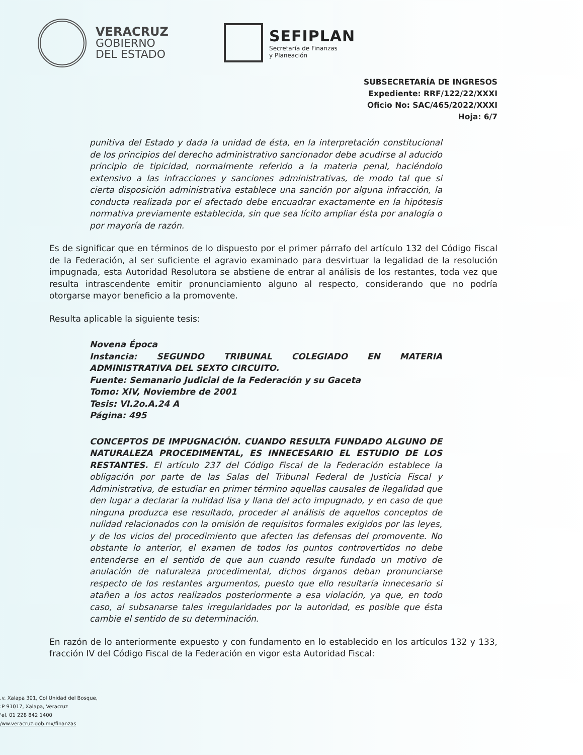VERACRUZ
GOBIERNO
DEL ESTADO
SEFIPLAN
Secretaría de Finanzas
y Planeación
SUBSECRETARÍA DE INGRESOS
Expediente: RRF/122/22/XXXI
Oficio No: SAC/465/2022/XXXI
Hoja: 6/7
punitiva del Estado y dada la unidad de ésta, en la interpretación constitucional de los principios del derecho administrativo sancionador debe acudirse al aducido principio de tipicidad, normalmente referido a la materia penal, haciéndolo extensivo a las infracciones y sanciones administrativas, de modo tal que si cierta disposición administrativa establece una sanción por alguna infracción, la conducta realizada por el afectado debe encuadrar exactamente en la hipótesis normativa previamente establecida, sin que sea lícito ampliar ésta por analogía o por mayoría de razón.
Es de significar que en términos de lo dispuesto por el primer párrafo del artículo 132 del Código Fiscal de la Federación, al ser suficiente el agravio examinado para desvirtuar la legalidad de la resolución impugnada, esta Autoridad Resolutora se abstiene de entrar al análisis de los restantes, toda vez que resulta intrascendente emitir pronunciamiento alguno al respecto, considerando que no podría otorgarse mayor beneficio a la promovente.
Resulta aplicable la siguiente tesis:
Novena Época
Instancia: SEGUNDO TRIBUNAL COLEGIADO EN MATERIA ADMINISTRATIVA DEL SEXTO CIRCUITO.
Fuente: Semanario Judicial de la Federación y su Gaceta
Tomo: XIV, Noviembre de 2001
Tesis: VI.2o.A.24 A
Página: 495
CONCEPTOS DE IMPUGNACIÓN. CUANDO RESULTA FUNDADO ALGUNO DE NATURALEZA PROCEDIMENTAL, ES INNECESARIO EL ESTUDIO DE LOS RESTANTES. El artículo 237 del Código Fiscal de la Federación establece la obligación por parte de las Salas del Tribunal Federal de Justicia Fiscal y Administrativa, de estudiar en primer término aquellas causales de ilegalidad que den lugar a declarar la nulidad lisa y llana del acto impugnado, y en caso de que ninguna produzca ese resultado, proceder al análisis de aquellos conceptos de nulidad relacionados con la omisión de requisitos formales exigidos por las leyes, y de los vicios del procedimiento que afecten las defensas del promovente. No obstante lo anterior, el examen de todos los puntos controvertidos no debe entenderse en el sentido de que aun cuando resulte fundado un motivo de anulación de naturaleza procedimental, dichos órganos deban pronunciarse respecto de los restantes argumentos, puesto que ello resultaría innecesario si atañen a los actos realizados posteriormente a esa violación, ya que, en todo caso, al subsanarse tales irregularidades por la autoridad, es posible que ésta cambie el sentido de su determinación.
En razón de lo anteriormente expuesto y con fundamento en lo establecido en los artículos 132 y 133, fracción IV del Código Fiscal de la Federación en vigor esta Autoridad Fiscal:
.v. Xalapa 301, Col Unidad del Bosque,
:P 91017, Xalapa, Veracruz
'el. 01 228 842 1400
/ww.veracruz.gob.mx/finanzas